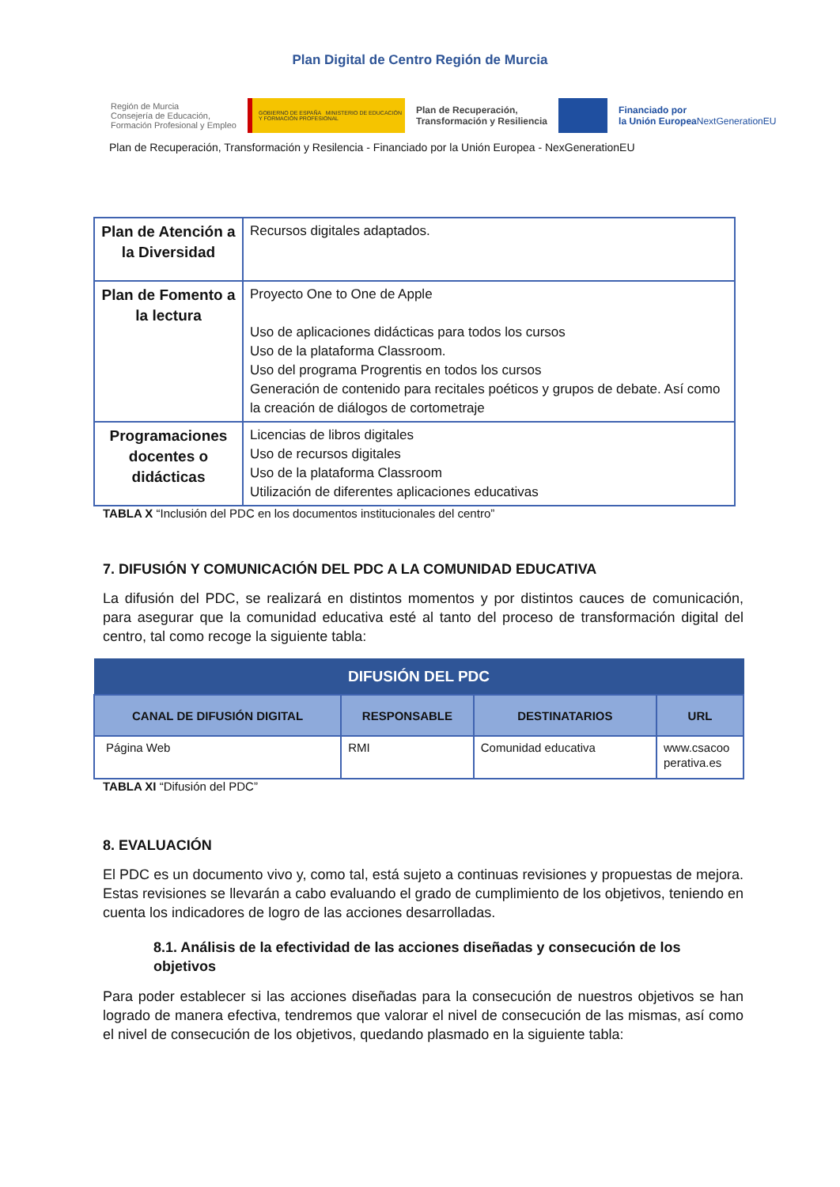Plan Digital de Centro Región de Murcia
Región de Murcia
Consejería de Educación,
Formación Profesional y Empleo
GOBIERNO DE ESPAÑA MINISTERIO DE EDUCACIÓN Y FORMACIÓN PROFESIONAL
Plan de Recuperación,
Transformación y Resiliencia
Financiado por
la Unión Europea
NextGenerationEU
Plan de Recuperación, Transformación y Resilencia - Financiado por la Unión Europea - NexGenerationEU
| Plan de Atención a la Diversidad | Recursos digitales adaptados. |
| Plan de Fomento a la lectura | Proyecto One to One de Apple Uso de aplicaciones didácticas para todos los cursos Uso de la plataforma Classroom. Uso del programa Progrentis en todos los cursos Generación de contenido para recitales poéticos y grupos de debate. Así como la creación de diálogos de cortometraje |
| Programaciones docentes o didácticas | Licencias de libros digitales Uso de recursos digitales Uso de la plataforma Classroom Utilización de diferentes aplicaciones educativas |
TABLA X “Inclusión del PDC en los documentos institucionales del centro”
7. DIFUSIÓN Y COMUNICACIÓN DEL PDC A LA COMUNIDAD EDUCATIVA
La difusión del PDC, se realizará en distintos momentos y por distintos cauces de comunicación, para asegurar que la comunidad educativa esté al tanto del proceso de transformación digital del centro, tal como recoge la siguiente tabla:
| DIFUSIÓN DEL PDC | | | |
| --- | --- | --- | --- |
| CANAL DE DIFUSIÓN DIGITAL | RESPONSABLE | DESTINATARIOS | URL |
| Página Web | RMI | Comunidad educativa | www.csacoo perativa.es |
TABLA XI “Difusión del PDC”
8. EVALUACIÓN
El PDC es un documento vivo y, como tal, está sujeto a continuas revisiones y propuestas de mejora. Estas revisiones se llevarán a cabo evaluando el grado de cumplimiento de los objetivos, teniendo en cuenta los indicadores de logro de las acciones desarrolladas.
8.1. Análisis de la efectividad de las acciones diseñadas y consecución de los objetivos
Para poder establecer si las acciones diseñadas para la consecución de nuestros objetivos se han logrado de manera efectiva, tendremos que valorar el nivel de consecución de las mismas, así como el nivel de consecución de los objetivos, quedando plasmado en la siguiente tabla: